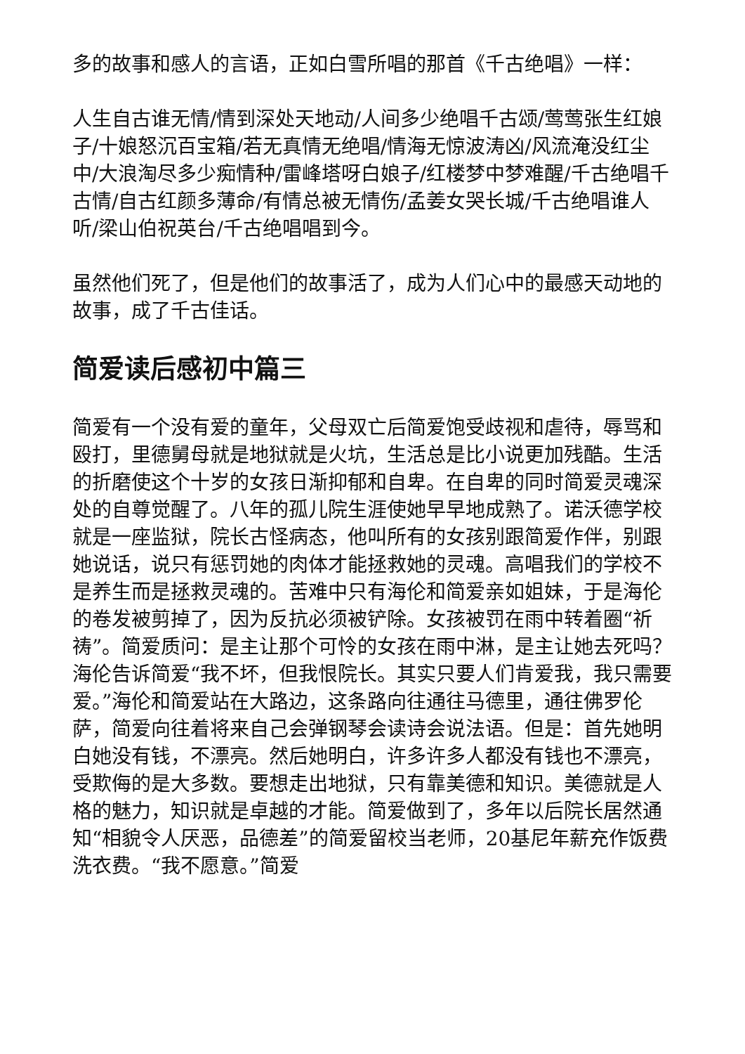多的故事和感人的言语，正如白雪所唱的那首《千古绝唱》一样：
人生自古谁无情/情到深处天地动/人间多少绝唱千古颂/莺莺张生红娘子/十娘怒沉百宝箱/若无真情无绝唱/情海无惊波涛凶/风流淹没红尘中/大浪淘尽多少痴情种/雷峰塔呀白娘子/红楼梦中梦难醒/千古绝唱千古情/自古红颜多薄命/有情总被无情伤/孟姜女哭长城/千古绝唱谁人听/梁山伯祝英台/千古绝唱唱到今。
虽然他们死了，但是他们的故事活了，成为人们心中的最感天动地的故事，成了千古佳话。
简爱读后感初中篇三
简爱有一个没有爱的童年，父母双亡后简爱饱受歧视和虐待，辱骂和殴打，里德舅母就是地狱就是火坑，生活总是比小说更加残酷。生活的折磨使这个十岁的女孩日渐抑郁和自卑。在自卑的同时简爱灵魂深处的自尊觉醒了。八年的孤儿院生涯使她早早地成熟了。诺沃德学校就是一座监狱，院长古怪病态，他叫所有的女孩别跟简爱作伴，别跟她说话，说只有惩罚她的肉体才能拯救她的灵魂。高唱我们的学校不是养生而是拯救灵魂的。苦难中只有海伦和简爱亲如姐妹，于是海伦的卷发被剪掉了，因为反抗必须被铲除。女孩被罚在雨中转着圈“祈祷”。简爱质问：是主让那个可怜的女孩在雨中淋，是主让她去死吗？海伦告诉简爱“我不坏，但我恨院长。其实只要人们肯爱我，我只需要爱。”海伦和简爱站在大路边，这条路向往通往马德里，通往佛罗伦萨，简爱向往着将来自己会弹钢琴会读诗会说法语。但是：首先她明白她没有钱，不漂亮。然后她明白，许多许多人都没有钱也不漂亮，受欺侮的是大多数。要想走出地狱，只有靠美德和知识。美德就是人格的魅力，知识就是卓越的才能。简爱做到了，多年以后院长居然通知“相貌令人厌恶，品德差”的简爱留校当老师，20基尼年薪充作饭费洗衣费。“我不愿意。”简爱